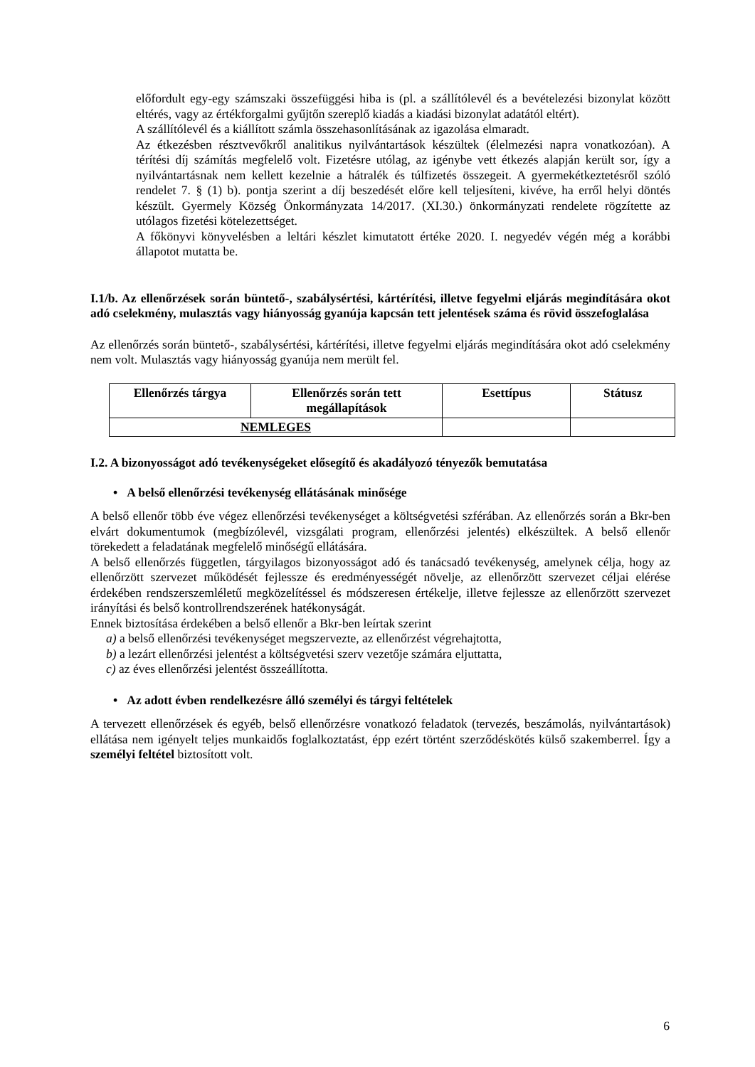előfordult egy-egy számszaki összefüggési hiba is (pl. a szállítólevél és a bevételezési bizonylat között eltérés, vagy az értékforgalmi gyűjtőn szereplő kiadás a kiadási bizonylat adatától eltért).
A szállítólevél és a kiállított számla összehasonlításának az igazolása elmaradt.
Az étkezésben résztvevőkről analitikus nyilvántartások készültek (élelmezési napra vonatkozóan). A térítési díj számítás megfelelő volt. Fizetésre utólag, az igénybe vett étkezés alapján került sor, így a nyilvántartásnak nem kellett kezelnie a hátralék és túlfizetés összegeit. A gyermekétkeztetésről szóló rendelet 7. § (1) b). pontja szerint a díj beszedését előre kell teljesíteni, kivéve, ha erről helyi döntés készült. Gyermely Község Önkormányzata 14/2017. (XI.30.) önkormányzati rendelete rögzítette az utólagos fizetési kötelezettséget.
A főkönyvi könyvelésben a leltári készlet kimutatott értéke 2020. I. negyedév végén még a korábbi állapotot mutatta be.
I.1/b. Az ellenőrzések során büntető-, szabálysértési, kártérítési, illetve fegyelmi eljárás megindítására okot adó cselekmény, mulasztás vagy hiányosság gyanúja kapcsán tett jelentések száma és rövid összefoglalása
Az ellenőrzés során büntető-, szabálysértési, kártérítési, illetve fegyelmi eljárás megindítására okot adó cselekmény nem volt. Mulasztás vagy hiányosság gyanúja nem merült fel.
| Ellenőrzés tárgya | Ellenőrzés során tett megállapítások | Esettípus | Státusz |
| --- | --- | --- | --- |
| NEMLEGES | | | |
I.2. A bizonyosságot adó tevékenységeket elősegítő és akadályozó tényezők bemutatása
• A belső ellenőrzési tevékenység ellátásának minősége
A belső ellenőr több éve végez ellenőrzési tevékenységet a költségvetési szférában. Az ellenőrzés során a Bkr-ben elvárt dokumentumok (megbízólevél, vizsgálati program, ellenőrzési jelentés) elkészültek. A belső ellenőr törekedett a feladatának megfelelő minőségű ellátására.
A belső ellenőrzés független, tárgyilagos bizonyosságot adó és tanácsadó tevékenység, amelynek célja, hogy az ellenőrzött szervezet működését fejlessze és eredményességét növelje, az ellenőrzött szervezet céljai elérése érdekében rendszerszemléletű megközelítéssel és módszeresen értékelje, illetve fejlessze az ellenőrzött szervezet irányítási és belső kontrollrendszerének hatékonyságát.
Ennek biztosítása érdekében a belső ellenőr a Bkr-ben leírtak szerint
a) a belső ellenőrzési tevékenységet megszervezte, az ellenőrzést végrehajtotta,
b) a lezárt ellenőrzési jelentést a költségvetési szerv vezetője számára eljuttatta,
c) az éves ellenőrzési jelentést összeállította.
• Az adott évben rendelkezésre álló személyi és tárgyi feltételek
A tervezett ellenőrzések és egyéb, belső ellenőrzésre vonatkozó feladatok (tervezés, beszámolás, nyilvántartások) ellátása nem igényelt teljes munkaidős foglalkoztatást, épp ezért történt szerződéskötés külső szakemberrel. Így a személyi feltétel biztosított volt.
6